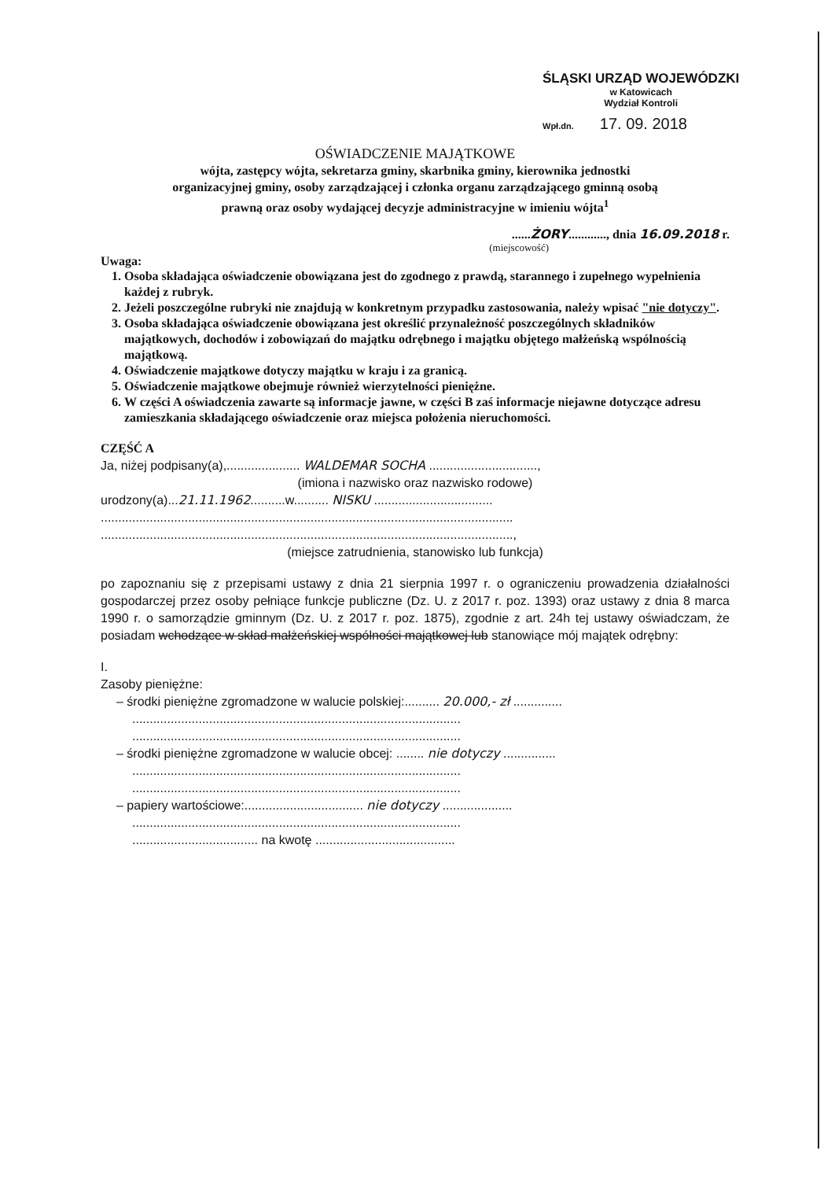ŚLĄSKI URZĄD WOJEWÓDZKI
w Katowicach
Wydział Kontroli
Wpł.dn. 17. 09. 2018
OŚWIADCZENIE MAJĄTKOWE
wójta, zastępcy wójta, sekretarza gminy, skarbnika gminy, kierownika jednostki
organizacyjnej gminy, osoby zarządzającej i członka organu zarządzającego gminną osobą
prawną oraz osoby wydającej decyzje administracyjne w imieniu wójta<sup>1</sup>
......ŻORY............, dnia 16.09.2018 r.
(miejscowość)
Uwaga:
1. Osoba składająca oświadczenie obowiązana jest do zgodnego z prawdą, starannego i zupełnego wypełnienia każdej z rubryk.
2. Jeżeli poszczególne rubryki nie znajdują w konkretnym przypadku zastosowania, należy wpisać "nie dotyczy".
3. Osoba składająca oświadczenie obowiązana jest określić przynależność poszczególnych składników majątkowych, dochodów i zobowiązań do majątku odrębnego i majątku objętego małżeńską wspólnością majątkową.
4. Oświadczenie majątkowe dotyczy majątku w kraju i za granicą.
5. Oświadczenie majątkowe obejmuje również wierzytelności pieniężne.
6. W części A oświadczenia zawarte są informacje jawne, w części B zaś informacje niejawne dotyczące adresu zamieszkania składającego oświadczenie oraz miejsca położenia nieruchomości.
CZĘŚĆ A
Ja, niżej podpisany(a),..................... WALDEMAR SOCHA ...............................,
(imiona i nazwisko oraz nazwisko rodowe)
urodzony(a)...21.11.1962..........w.......... NISKU ..................................
......................................................................................................................
......................................................................................................................,
(miejsce zatrudnienia, stanowisko lub funkcja)
po zapoznaniu się z przepisami ustawy z dnia 21 sierpnia 1997 r. o ograniczeniu prowadzenia działalności gospodarczej przez osoby pełniące funkcje publiczne (Dz. U. z 2017 r. poz. 1393) oraz ustawy z dnia 8 marca 1990 r. o samorządzie gminnym (Dz. U. z 2017 r. poz. 1875), zgodnie z art. 24h tej ustawy oświadczam, że posiadam wchodzące w skład małżeńskiej wspólności majątkowej lub stanowiące mój majątek odrębny:
I.
Zasoby pieniężne:
– środki pieniężne zgromadzone w walucie polskiej:.......... 20.000,- zł ..............
..............................................................................................
..............................................................................................
– środki pieniężne zgromadzone w walucie obcej: ........ nie dotyczy ...............
..............................................................................................
..............................................................................................
– papiery wartościowe:.................................. nie dotyczy ....................
..............................................................................................
.................................... na kwotę ........................................